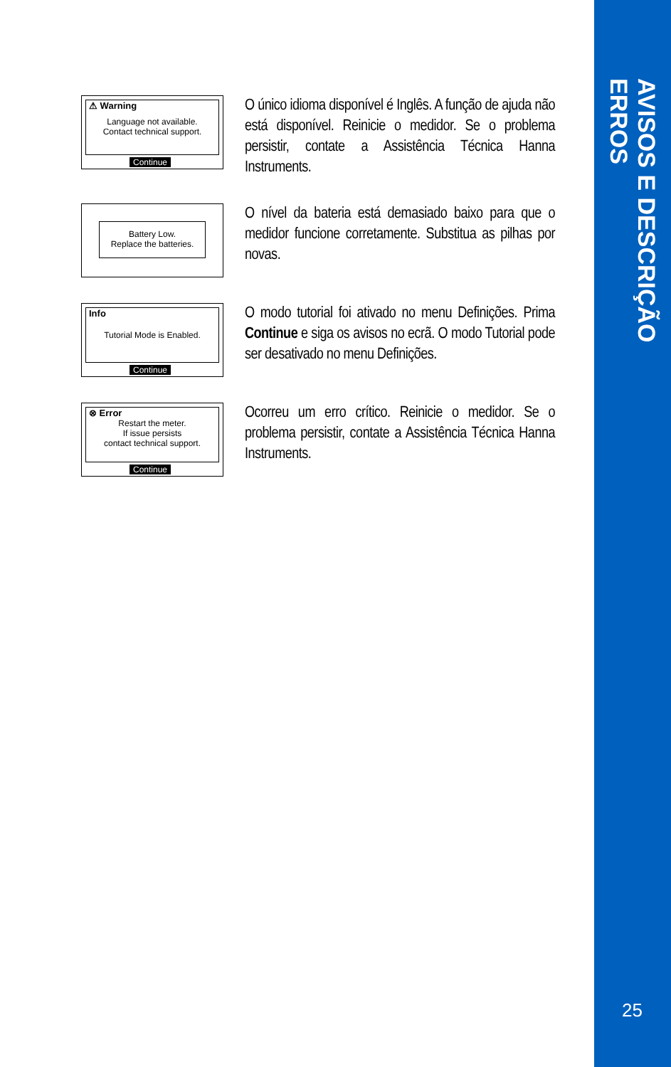AVISOS E DESCRIÇÃO ERROS
25
⚠ Warning
Language not available.
Contact technical support.
Continue
O único idioma disponível é Inglês. A função de ajuda não está disponível. Reinicie o medidor. Se o problema persistir, contate a Assistência Técnica Hanna Instruments.
Battery Low.
Replace the batteries.
O nível da bateria está demasiado baixo para que o medidor funcione corretamente. Substitua as pilhas por novas.
Info
Tutorial Mode is Enabled.
Continue
O modo tutorial foi ativado no menu Definições. Prima Continue e siga os avisos no ecrã. O modo Tutorial pode ser desativado no menu Definições.
⊗ Error
Restart the meter.
If issue persists
contact technical support.
Continue
Ocorreu um erro crítico. Reinicie o medidor. Se o problema persistir, contate a Assistência Técnica Hanna Instruments.